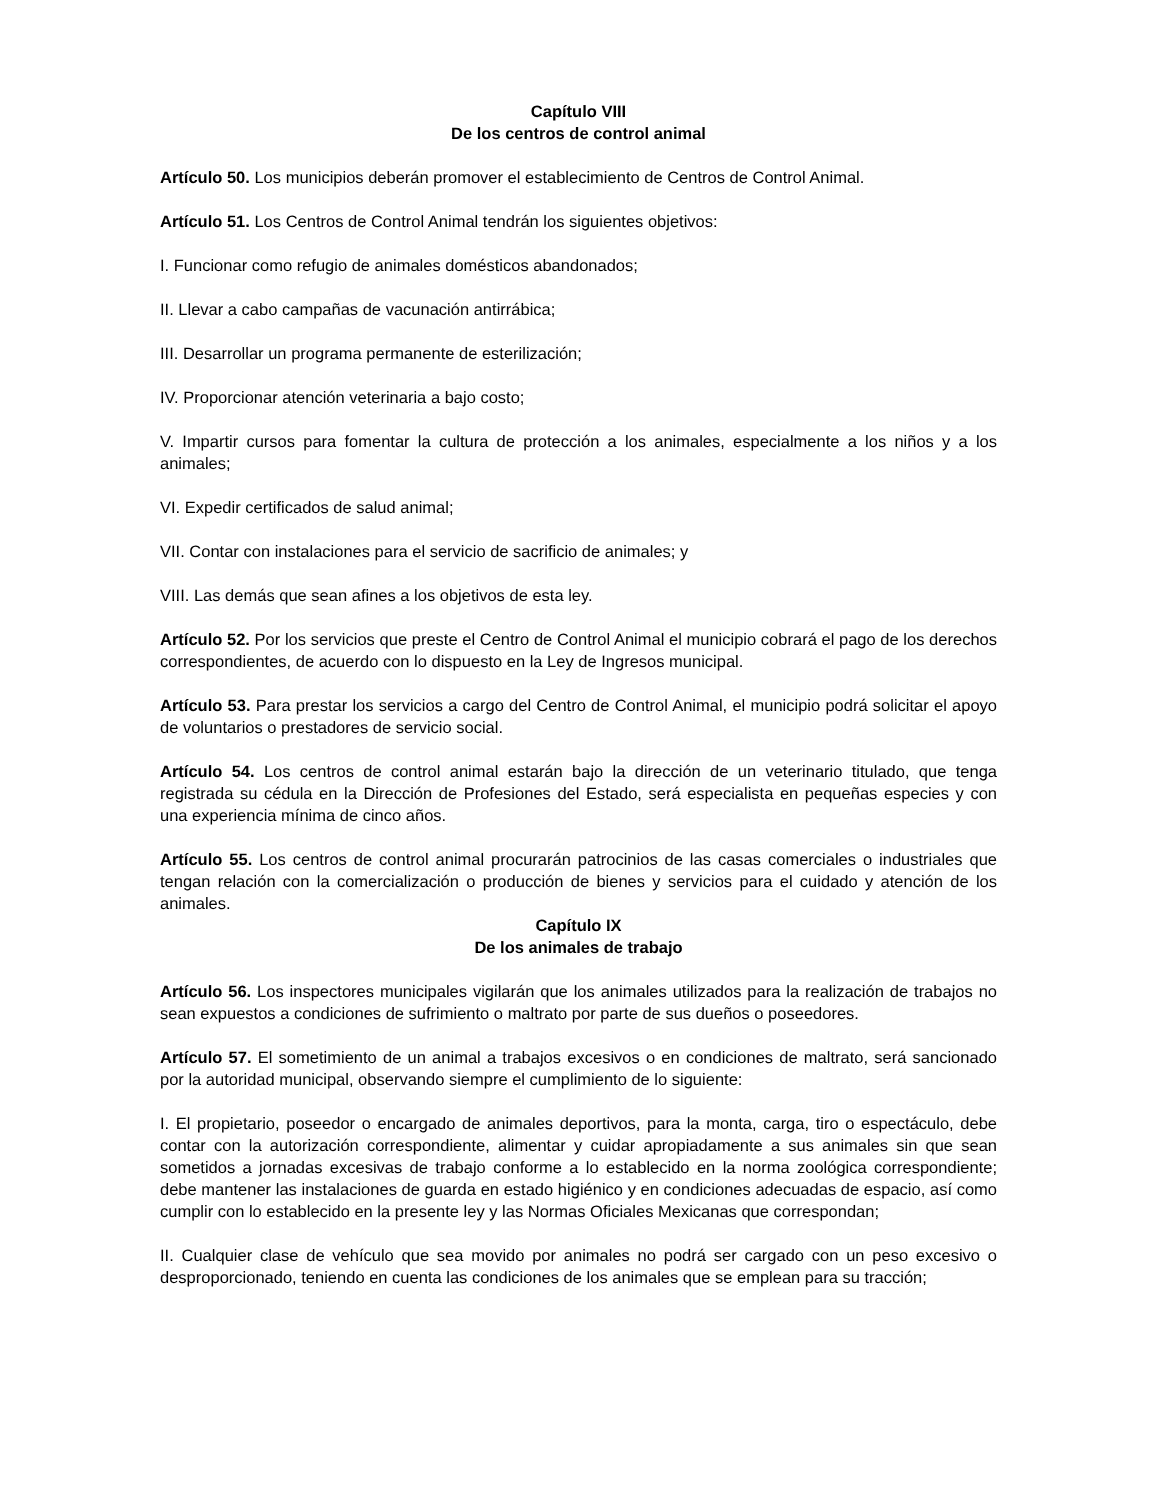Capítulo VIII
De los centros de control animal
Artículo 50. Los municipios deberán promover el establecimiento de Centros de Control Animal.
Artículo 51. Los Centros de Control Animal tendrán los siguientes objetivos:
I. Funcionar como refugio de animales domésticos abandonados;
II. Llevar a cabo campañas de vacunación antirrábica;
III. Desarrollar un programa permanente de esterilización;
IV. Proporcionar atención veterinaria a bajo costo;
V. Impartir cursos para fomentar la cultura de protección a los animales, especialmente a los niños y a los animales;
VI. Expedir certificados de salud animal;
VII. Contar con instalaciones para el servicio de sacrificio de animales; y
VIII. Las demás que sean afines a los objetivos de esta ley.
Artículo 52. Por los servicios que preste el Centro de Control Animal el municipio cobrará el pago de los derechos correspondientes, de acuerdo con lo dispuesto en la Ley de Ingresos municipal.
Artículo 53. Para prestar los servicios a cargo del Centro de Control Animal, el municipio podrá solicitar el apoyo de voluntarios o prestadores de servicio social.
Artículo 54. Los centros de control animal estarán bajo la dirección de un veterinario titulado, que tenga registrada su cédula en la Dirección de Profesiones del Estado, será especialista en pequeñas especies y con una experiencia mínima de cinco años.
Artículo 55. Los centros de control animal procurarán patrocinios de las casas comerciales o industriales que tengan relación con la comercialización o producción de bienes y servicios para el cuidado y atención de los animales.
Capítulo IX
De los animales de trabajo
Artículo 56. Los inspectores municipales vigilarán que los animales utilizados para la realización de trabajos no sean expuestos a condiciones de sufrimiento o maltrato por parte de sus dueños o poseedores.
Artículo 57. El sometimiento de un animal a trabajos excesivos o en condiciones de maltrato, será sancionado por la autoridad municipal, observando siempre el cumplimiento de lo siguiente:
I. El propietario, poseedor o encargado de animales deportivos, para la monta, carga, tiro o espectáculo, debe contar con la autorización correspondiente, alimentar y cuidar apropiadamente a sus animales sin que sean sometidos a jornadas excesivas de trabajo conforme a lo establecido en la norma zoológica correspondiente; debe mantener las instalaciones de guarda en estado higiénico y en condiciones adecuadas de espacio, así como cumplir con lo establecido en la presente ley y las Normas Oficiales Mexicanas que correspondan;
II. Cualquier clase de vehículo que sea movido por animales no podrá ser cargado con un peso excesivo o desproporcionado, teniendo en cuenta las condiciones de los animales que se emplean para su tracción;